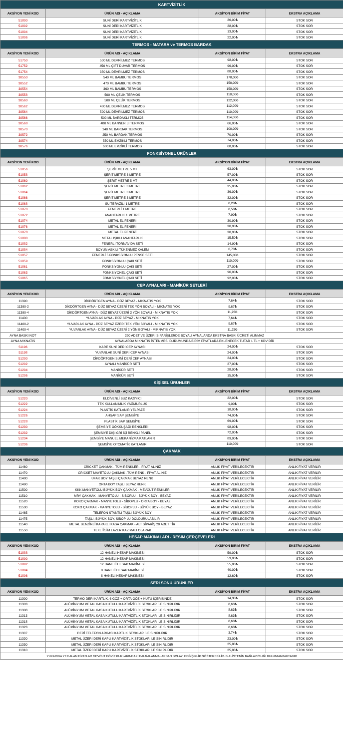| KARTVİZİTLİK | | | |
| --- | --- | --- | --- |
| AKSİYON YENİ KOD | ÜRÜN ADI - AÇIKLAMA | AKSİYON BİRİM FİYAT | EKSTRA AÇIKLAMA |
| 51800 | SUNİ DERİ KARTVİZİTLİK | 26,00₺ | STOK SOR |
| 51802 | SUNİ DERİ KARTVİZİTLİK | 28,00₺ | STOK SOR |
| 51804 | SUNİ DERİ KARTVİZİTLİK | 13,00₺ | STOK SOR |
| 51806 | SUNİ DERİ KARTVİZİTLİK | 22,00₺ | STOK SOR |
| TERMOS - MATARA ve TERMOS BARDAK | | | |
| AKSİYON YENİ KOD | ÜRÜN ADI - AÇIKLAMA | AKSİYON BİRİM FİYAT | EKSTRA AÇIKLAMA |
| 51750 | 500 ML DEVRİLMEZ TERMOS | 98,00₺ | STOK SOR |
| 51752 | 450 ML ÇİFT DUVAR TERMOS | 96,00₺ | STOK SOR |
| 51754 | 350 ML DEVRİLMEZ TERMOS | 88,00₺ | STOK SOR |
| 30550 | 540 ML BAMBU TERMOS | 178,00₺ | STOK SOR |
| 30552 | 470 ML BAMBU TERMOS | 150,00₺ | STOK SOR |
| 30554 | 360 ML BAMBU TERMOS | 158,00₺ | STOK SOR |
| 30558 | 500 ML ÇELİK TERMOS | 118,00₺ | STOK SOR |
| 30560 | 500 ML ÇELİK TERMOS | 122,00₺ | STOK SOR |
| 30562 | 480 ML DEVRİLMEZ TERMOS | 112,00₺ | STOK SOR |
| 30564 | 500 ML DEVRİLMEZ TERMOS | 110,00₺ | STOK SOR |
| 30566 | 500 ML BARDAKLI TERMOS | 114,00₺ | STOK SOR |
| 30568 | 480 ML BANNER LI TERMOS | 66,00₺ | STOK SOR |
| 30570 | 240 ML BARDAK TERMOS | 100,00₺ | STOK SOR |
| 30572 | 250 ML BARDAK TERMOS | 70,00₺ | STOK SOR |
| 30574 | 550 ML EMZİKLİ TERMOS | 74,00₺ | STOK SOR |
| 30576 | 680 ML EMZİKLİ TERMOS | 68,00₺ | STOK SOR |
| FONKSİYONEL ÜRÜNLER | | | |
| AKSİYON YENİ KOD | ÜRÜN ADI - AÇIKLAMA | AKSİYON BİRİM FİYAT | EKSTRA AÇIKLAMA |
| 51856 | ŞERİT METRE 5 MT | 63,00₺ | STOK SOR |
| 51858 | ŞERİT METRE 3 METRE | 57,00₺ | STOK SOR |
| 51860 | ŞERİT METRE 5 MT | 44,00₺ | STOK SOR |
| 51862 | ŞERİT METRE 3 METRE | 35,00₺ | STOK SOR |
| 51864 | ŞERİT METRE 3 METRE | 36,00₺ | STOK SOR |
| 51866 | ŞERİT METRE 3 METRE | 32,00₺ | STOK SOR |
| 51868 | SU TERAZİLİ 1 METRE | 8,20₺ | STOK SOR |
| 51870 | FENERLİ 1 METRE | 8,50₺ | STOK SOR |
| 51872 | ANAHTARLIK 1 METRE | 7,90₺ | STOK SOR |
| 51874 | METAL EL FENERİ | 30,90₺ | STOK SOR |
| 51876 | METAL EL FENERİ | 30,90₺ | STOK SOR |
| 51878 | METAL EL FENERİ | 30,90₺ | STOK SOR |
| 51880 | METAL IŞIKLI ANAHTARLIK | 15,50₺ | STOK SOR |
| 51882 | FENERLİ TORNAVİDA SETİ | 14,90₺ | STOK SOR |
| 51884 | BOYUN ASKILI TÜKENMEZ KALEM | 6,70₺ | STOK SOR |
| 51857 | FENERLİ 5 FONKSİYONLU PENSE SETİ | 145,00₺ | STOK SOR |
| 51859 | FONKSİYONLU ÇAKI SETİ | 110,00₺ | STOK SOR |
| 51861 | FONKSİYONLU ÇAKI SETİ | 27,00₺ | STOK SOR |
| 51863 | FONKSİYONEL ÇAKI SETİ | 96,00₺ | STOK SOR |
| 51865 | FONKSİYONEL ÇAKI SETİ | 92,00₺ | STOK SOR |
| CEP AYNALARI - MANİKÜR SETLERİ | | | |
| AKSİYON YENİ KOD | ÜRÜN ADI - AÇIKLAMA | AKSİYON BİRİM FİYAT | EKSTRA AÇIKLAMA |
| 11390 | DİKDÖRTGEN AYNA - DÜZ BEYAZ - MIKNATIS YOK | 7,64₺ | STOK SOR |
| 11390-2 | DİKDÖRTGEN AYNA - DÜZ BEYAZ ÜZERİ TEK YÖN BOYALI - MIKNATIS YOK | 9,67₺ | STOK SOR |
| 11390-4 | DİKDÖRTGEN AYNA - DÜZ BEYAZ ÜZERİ 2 YÖN BOYALI - MIKNATIS YOK | 11,23₺ | STOK SOR |
| 11400 | YUVARLAK AYNA - DÜZ BEYAZ - MIKNATIS YOK | 7,64₺ | STOK SOR |
| 11400-2 | YUVARLAK AYNA - DÜZ BEYAZ ÜZERİ TEK YÖN BOYALI - MIKNATIS YOK | 9,67₺ | STOK SOR |
| 11400-4 | YUVARLAK AYNA - DÜZ BEYAZ ÜZERİ 2 YÖN BOYALI - MIKNATIS YOK | 11,23₺ | STOK SOR |
| AYNA BASKI NOT | 250 ADET VE ÜZERİ SİPARİŞLERDE BOYALI AYNALARDA EKSTRA BASKI ÜCRETİ ALINMAZ | | |
| AYNA MIKNATIS | AYNALARDA MIKNATIS İSTENMESİ DURUMUNDA BİRİM FİYATLARA EKLENECEK TUTAR 1 TL + KDV DİR | | |
| 51196 | KARE SUNİ DERİ CEP AYNASI | 24,00₺ | STOK SOR |
| 51198 | YUVARLAK SUNİ DERİ CEP AYNASI | 24,00₺ | STOK SOR |
| 51200 | DİKDÖRTGEN SUNİ DERİ CEP AYNASI | 24,00₺ | STOK SOR |
| 51202 | AYNALI MANİKÜR SETİ | 27,00₺ | STOK SOR |
| 51204 | MANİKÜR SETİ | 28,00₺ | STOK SOR |
| 51206 | MANİKÜR SETİ | 15,00₺ | STOK SOR |
| KİŞİSEL ÜRÜNLER | | | |
| AKSİYON YENİ KOD | ÜRÜN ADI - AÇIKLAMA | AKSİYON BİRİM FİYAT | EKSTRA AÇIKLAMA |
| 51220 | ELDİVENLİ BUZ KAZIYICI | 22,00₺ | STOK SOR |
| 51222 | TEK KULLANIMLIK YAĞMURLUK | 9,00₺ | STOK SOR |
| 51224 | PLASTİK KATLANIR YELPAZE | 18,00₺ | STOK SOR |
| 51226 | AHŞAP SAP ŞEMSİYE | 74,00₺ | STOK SOR |
| 51228 | PLASTİK SAP ŞEMSİYE | 69,00₺ | STOK SOR |
| 51230 | ŞEMSİYE GÖKKUŞAĞI RENKLERİ | 98,00₺ | STOK SOR |
| 51232 | ŞEMSİYE DIŞI GRİ İÇİ RENKLİ PANEL | 72,00₺ | STOK SOR |
| 51234 | ŞEMSİYE MANUEL MEKANİZMA KATLANIR | 89,00₺ | STOK SOR |
| 51236 | ŞEMSİYE OTOMATİK KATLANIR | 110,00₺ | STOK SOR |
| ÇAKMAK | | | |
| AKSİYON YENİ KOD | ÜRÜN ADI - AÇIKLAMA | AKSİYON BİRİM FİYAT | EKSTRA AÇIKLAMA |
| 11460 | CRİCKET ÇAKMAK - TÜM RENKLER - FİYAT ALINIZ | ANLIK FİYAT VERİLECEKTİR | ANLIK FİYAT VERİLİR |
| 11470 | CRİCKET MAYETOLU ÇAKMAK -TÜM RENK - FİYAT ALINIZ | ANLIK FİYAT VERİLECEKTİR | ANLIK FİYAT VERİLİR |
| 11480 | UFAK BOY TAŞLI ÇAKMAK BEYAZ RENK | ANLIK FİYAT VERİLECEKTİR | ANLIK FİYAT VERİLİR |
| 11490 | ORTA BOY TAŞLI BEYAZ RENK | ANLIK FİYAT VERİLECEKTİR | ANLIK FİYAT VERİLİR |
| 11500 | KKK MANYETOLU BÜYÜK BOY ÇAKMAK - MEVCUT RENKLER | ANLIK FİYAT VERİLECEKTİR | ANLIK FİYAT VERİLİR |
| 11510 | MRY ÇAKMAK - MANYETOLU - SİBOPLU - BÜYÜK BOY - BEYAZ | ANLIK FİYAT VERİLECEKTİR | ANLIK FİYAT VERİLİR |
| 11520 | KOKO ÇAKMAK - MANYETOLU - SİBOPLU - ORTA BOY - BEYAZ | ANLIK FİYAT VERİLECEKTİR | ANLIK FİYAT VERİLİR |
| 11530 | KOKO ÇAKMAK - MANYETOLU - SİBOPLU - BÜYÜK BOY - BEYAZ | ANLIK FİYAT VERİLECEKTİR | ANLIK FİYAT VERİLİR |
| 11465 | TELEFON STANTLI TAŞLI BÜYÜK BOY | ANLIK FİYAT VERİLECEKTİR | ANLIK FİYAT VERİLİR |
| 11475 | TAŞLI, BÜYÜK BOY, SİBOP LU DOLDURULABİLİR | ANLIK FİYAT VERİLECEKTİR | ANLIK FİYAT VERİLİR |
| 11540 | METAL BENZİNLİ KAPAKLI KASA ÇAKMAK - ALT SİPARİŞ 20 ADET TİR | ANLIK FİYAT VERİLECEKTİR | ANLIK FİYAT VERİLİR |
| 11550 | TEKLİ İSİM LAZER KAZIMALI OLARAK | ANLIK FİYAT VERİLECEKTİR | ANLIK FİYAT VERİLİR |
| HESAP MAKİNALARI - RESİM ÇERÇEVELERİ | | | |
| AKSİYON YENİ KOD | ÜRÜN ADI - AÇIKLAMA | AKSİYON BİRİM FİYAT | EKSTRA AÇIKLAMA |
| 51888 | 12 HANELİ HESAP MAKİNESİ | 59,00₺ | STOK SOR |
| 51890 | 12 HANELİ HESAP MAKİNESİ | 59,00₺ | STOK SOR |
| 51892 | 12 HANELİ HESAP MAKİNESİ | 55,00₺ | STOK SOR |
| 51894 | 8 HANELİ HESAP MAKİNESİ | 40,00₺ | STOK SOR |
| 51896 | 8 HANELİ HESAP MAKİNESİ | 12,60₺ | STOK SOR |
| SERİ SONU ÜRÜNLER | | | |
| AKSİYON YENİ KOD | ÜRÜN ADI - AÇIKLAMA | AKSİYON BİRİM FİYAT | EKSTRA AÇIKLAMA |
| 11300 | TERMO DERİ KARTLIK, 6 GÖZ + ORTA GÖZ + KUTU İÇERİSİNDE | 14,38₺ | STOK SOR |
| 11303 | ALÜMİNYUM METAL KASA KUTULU KARTVİZİTLİK STOKLAR İLE SINIRLIDIR | 8,63₺ | STOK SOR |
| 11308 | ALÜMİNYUM METAL KASA KUTULU KARTVİZİTLİK STOKLAR İLE SINIRLIDIR | 8,63₺ | STOK SOR |
| 11313 | ALÜMİNYUM METAL KASA KUTULU KARTVİZİTLİK STOKLAR İLE SINIRLIDIR | 8,63₺ | STOK SOR |
| 11318 | ALÜMİNYUM METAL KASA KUTULU KARTVİZİTLİK STOKLAR İLE SINIRLIDIR | 8,63₺ | STOK SOR |
| 11323 | ALÜMİNYUM METAL KASA KUTULU KARTVİZİTLİK STOKLAR İLE SINIRLIDIR | 8,63₺ | STOK SOR |
| 11307 | DERİ TELEFON ARKASI KARTLIK STOKLAR İLE SINIRLIDIR | 3,74₺ | STOK SOR |
| 11320 | METAL ÜZERİ DERİ KAPLI KARTVİZİTLİK STOKLAR İLE SINIRLIDIR | 23,00₺ | STOK SOR |
| 11330 | METAL ÜZERİ DERİ KAPLI KARTVİZİTLİK STOKLAR İLE SINIRLIDIR | 25,88₺ | STOK SOR |
| 11310 | METAL ÜZERİ DERİ KAPLI KARTVİZİTLİK STOKLAR İLE SINIRLIDIR | 25,88₺ | STOK SOR |
| YUKARIDA YER ALAN FİYATLAR MEVCUT DÖVİZ KURLARINDAKİ DALGALANMALARDAN DOLAYI DEĞİŞİKLİK GÖSTEREBİLİR. BU LİSTENİN BAĞLAYICILIĞI BULUNMAMAKTADIR | | | |